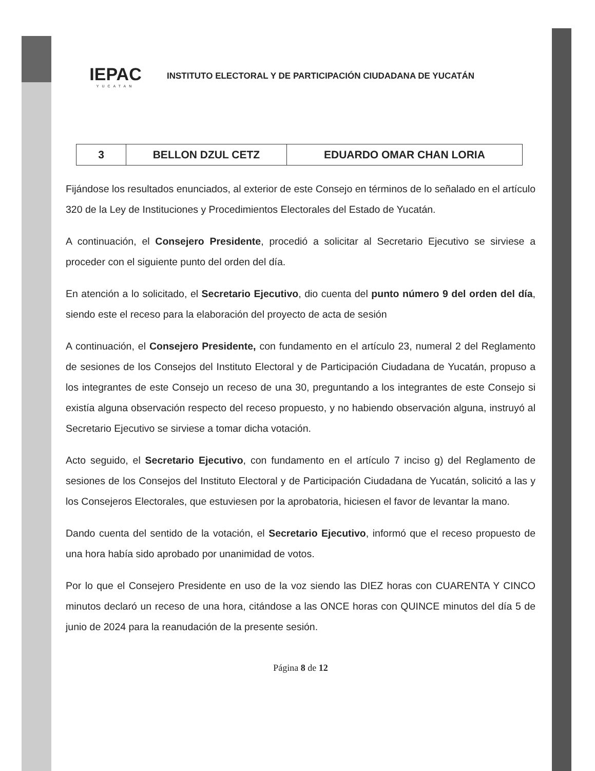IEPAC
YUCATAN
INSTITUTO ELECTORAL Y DE PARTICIPACIÓN CIUDADANA DE YUCATÁN
| 3 | BELLON DZUL CETZ | EDUARDO OMAR CHAN LORIA |
Fijándose los resultados enunciados, al exterior de este Consejo en términos de lo señalado en el artículo 320 de la Ley de Instituciones y Procedimientos Electorales del Estado de Yucatán.
A continuación, el Consejero Presidente, procedió a solicitar al Secretario Ejecutivo se sirviese a proceder con el siguiente punto del orden del día.
En atención a lo solicitado, el Secretario Ejecutivo, dio cuenta del punto número 9 del orden del día, siendo este el receso para la elaboración del proyecto de acta de sesión
A continuación, el Consejero Presidente, con fundamento en el artículo 23, numeral 2 del Reglamento de sesiones de los Consejos del Instituto Electoral y de Participación Ciudadana de Yucatán, propuso a los integrantes de este Consejo un receso de una 30, preguntando a los integrantes de este Consejo si existía alguna observación respecto del receso propuesto, y no habiendo observación alguna, instruyó al Secretario Ejecutivo se sirviese a tomar dicha votación.
Acto seguido, el Secretario Ejecutivo, con fundamento en el artículo 7 inciso g) del Reglamento de sesiones de los Consejos del Instituto Electoral y de Participación Ciudadana de Yucatán, solicitó a las y los Consejeros Electorales, que estuviesen por la aprobatoria, hiciesen el favor de levantar la mano.
Dando cuenta del sentido de la votación, el Secretario Ejecutivo, informó que el receso propuesto de una hora había sido aprobado por unanimidad de votos.
Por lo que el Consejero Presidente en uso de la voz siendo las DIEZ horas con CUARENTA Y CINCO minutos declaró un receso de una hora, citándose a las ONCE horas con QUINCE minutos del día 5 de junio de 2024 para la reanudación de la presente sesión.
Página 8 de 12